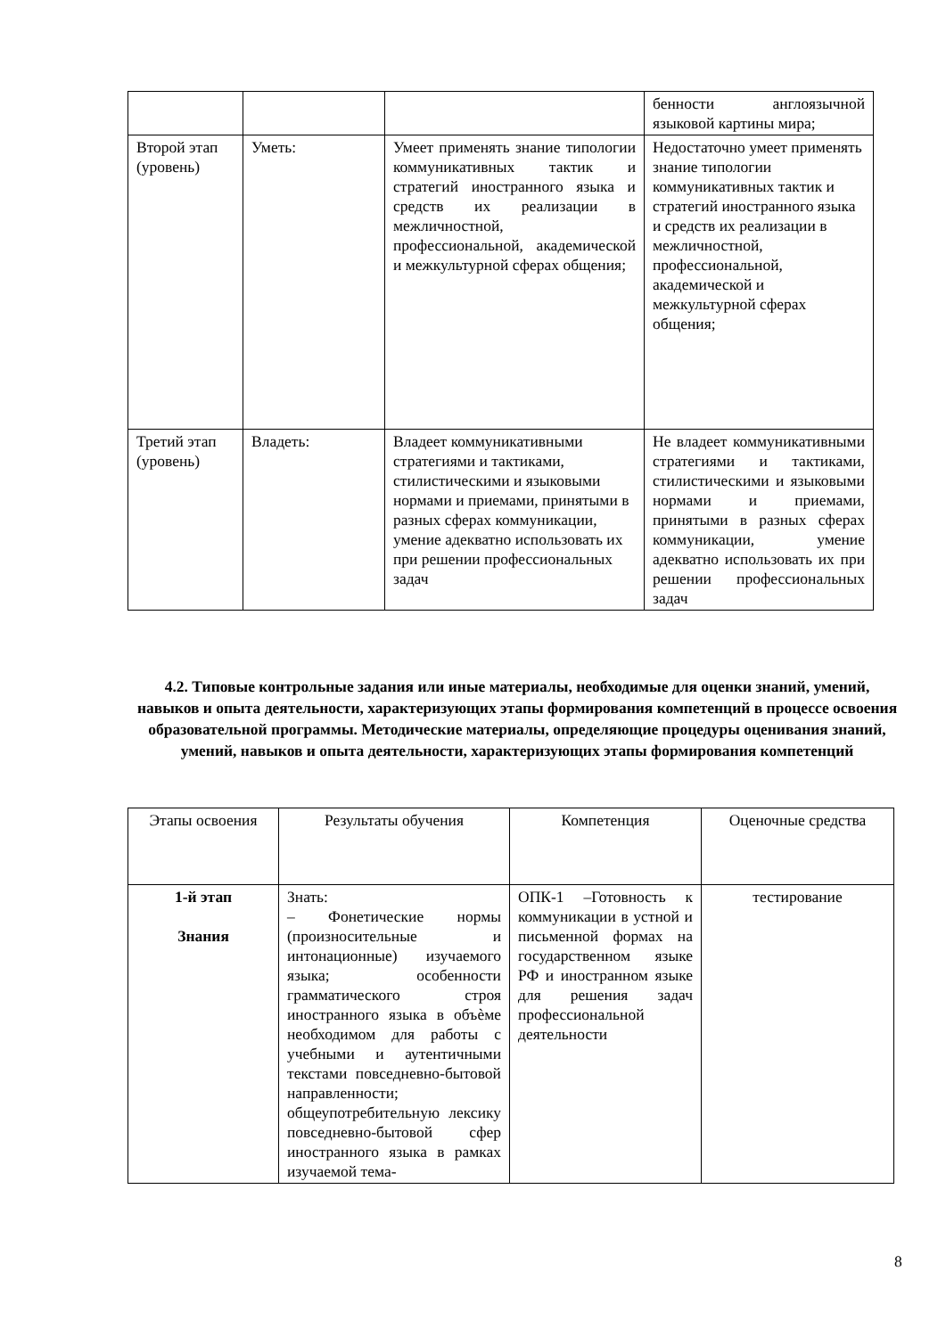| | | | бенности англоязычной языковой картины мира; |
| Второй этап (уровень) | Уметь: | Умеет применять знание типологии коммуникативных тактик и стратегий иностранного языка и средств их реализации в межличностной, профессиональной, академической и межкультурной сферах общения; | Недостаточно умеет применять знание типологии коммуникативных тактик и стратегий иностранного языка и средств их реализации в межличностной, профессиональной, академической и межкультурной сферах общения; |
| Третий этап (уровень) | Владеть: | Владеет коммуникативными стратегиями и тактиками, стилистическими и языковыми нормами и приемами, принятыми в разных сферах коммуникации, умение адекватно использовать их при решении профессиональных задач | Не владеет коммуникативными стратегиями и тактиками, стилистическими и языковыми нормами и приемами, принятыми в разных сферах коммуникации, умение адекватно использовать их при решении профессиональных задач |
4.2. Типовые контрольные задания или иные материалы, необходимые для оценки знаний, умений, навыков и опыта деятельности, характеризующих этапы формирования компетенций в процессе освоения образовательной программы. Методические материалы, определяющие процедуры оценивания знаний, умений, навыков и опыта деятельности, характеризующих этапы формирования компетенций
| Этапы освоения | Результаты обучения | Компетенция | Оценочные средства |
| --- | --- | --- | --- |
| 1-й этап Знания | Знать: – Фонетические нормы (произносительные и интонационные) изучаемого языка; особенности грамматического строя иностранного языка в объѐме необходимом для работы с учебными и аутентичными текстами повседневно-бытовой направленности; общеупотребительную лексику повседневно-бытовой сфер иностранного языка в рамках изучаемой тема- | ОПК-1 –Готовность к коммуникации в устной и письменной формах на государственном языке РФ и иностранном языке для решения задач профессиональной деятельности | тестирование |
8